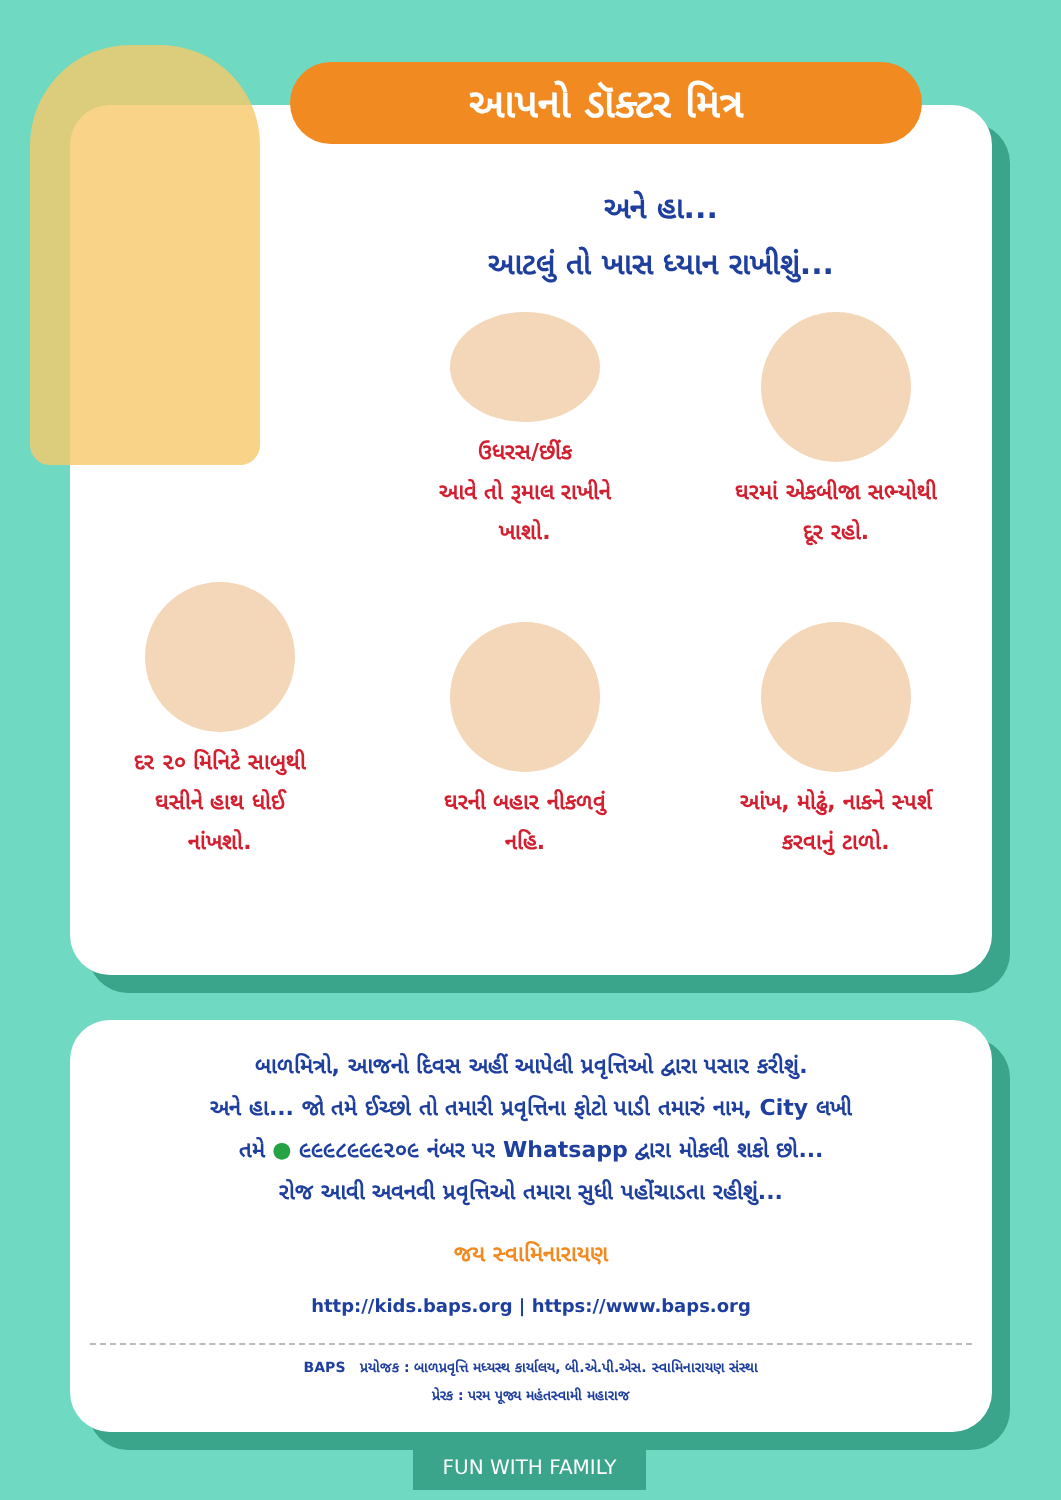આપનો ડૉક્ટર મિત્ર
અને હા...
આટલું તો ખાસ ધ્યાન રાખીશું...
ઉધરસ/છીંક
આવે તો રૂમાલ રાખીને
ખાશો.
ઘરમાં એકબીજા સભ્યોથી
દૂર રહો.
દર ૨૦ મિનિટે સાબુથી
ઘસીને હાથ ધોઈ
નાંખશો.
ઘરની બહાર નીકળવું
નહિ.
આંખ, મોઢું, નાકને સ્પર્શ
કરવાનું ટાળો.
બાળમિત્રો, આજનો દિવસ અહીં આપેલી પ્રવૃત્તિઓ દ્વારા પસાર કરીશું.
અને હા... જો તમે ઈચ્છો તો તમારી પ્રવૃત્તિના ફોટો પાડી તમારું નામ, City લખી
તમે ● ૯૯૯૮૯૯૯૨૦૯ નંબર પર Whatsapp દ્વારા મોકલી શકો છો...
રોજ આવી અવનવી પ્રવૃત્તિઓ તમારા સુધી પહોંચાડતા રહીશું...
જય સ્વામિનારાયણ
http://kids.baps.org | https://www.baps.org
BAPS પ્રયોજક : બાળપ્રવૃત્તિ મધ્યસ્થ કાર્યાલય, બી.એ.પી.એસ. સ્વામિનારાયણ સંસ્થા
પ્રેરક : પરમ પૂજ્ય મહંતસ્વામી મહારાજ
FUN WITH FAMILY